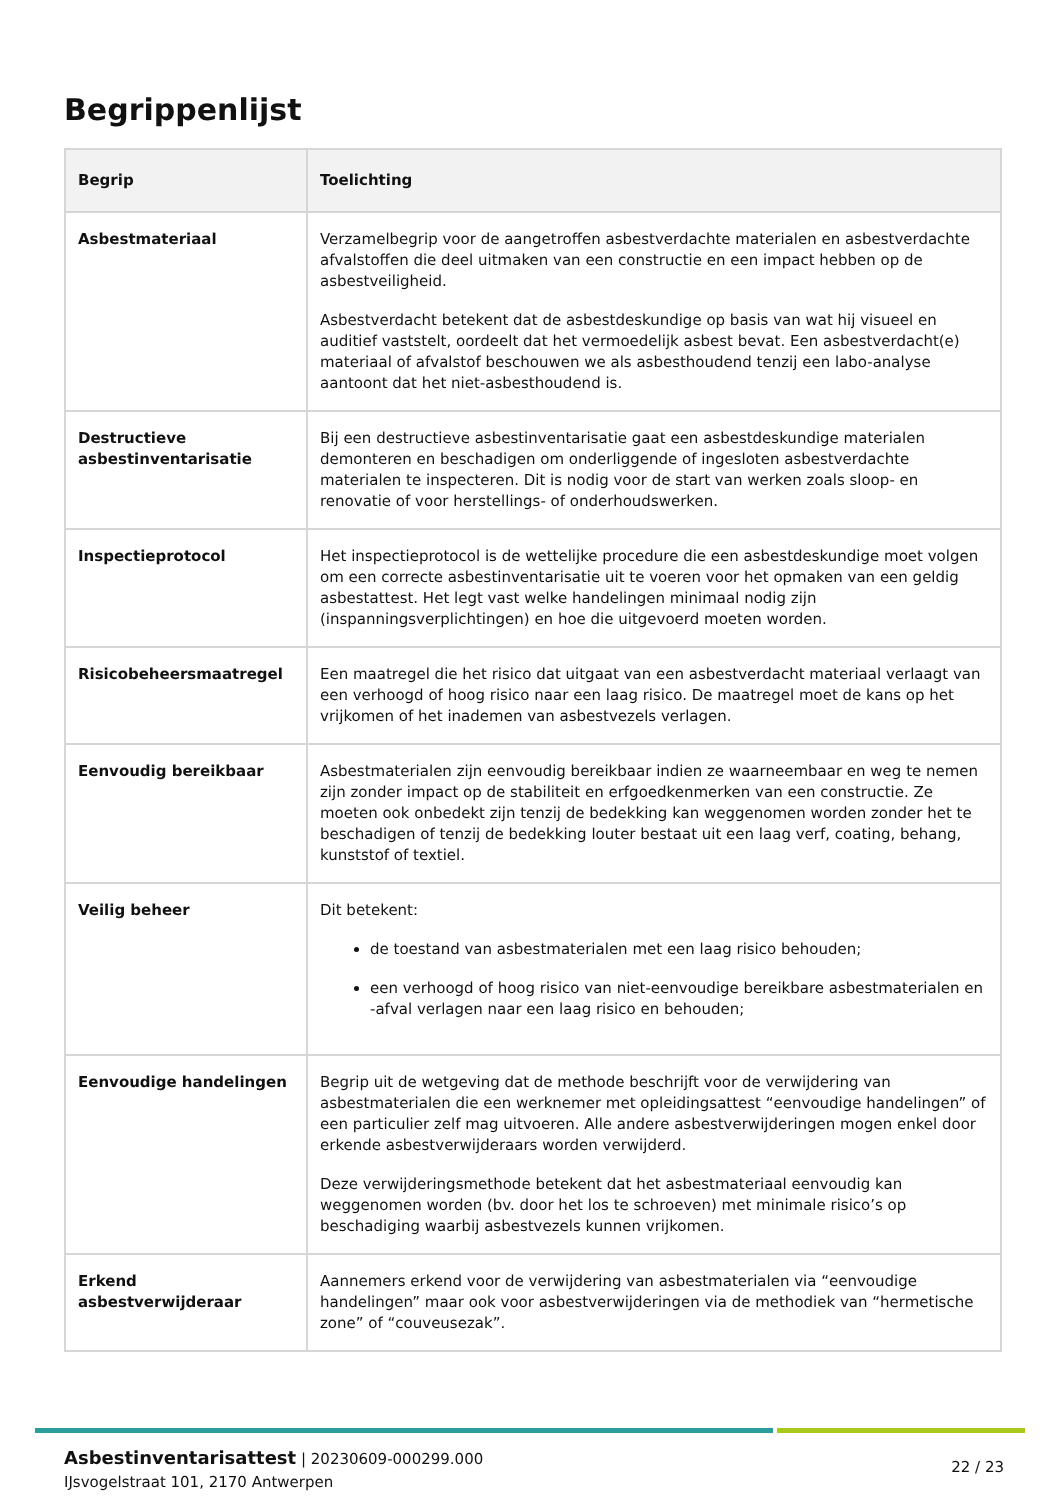Begrippenlijst
| Begrip | Toelichting |
| --- | --- |
| Asbestmateriaal | Verzamelbegrip voor de aangetroffen asbestverdachte materialen en asbestverdachte afvalstoffen die deel uitmaken van een constructie en een impact hebben op de asbestveiligheid. Asbestverdacht betekent dat de asbestdeskundige op basis van wat hij visueel en auditief vaststelt, oordeelt dat het vermoedelijk asbest bevat. Een asbestverdacht(e) materiaal of afvalstof beschouwen we als asbesthoudend tenzij een labo-analyse aantoont dat het niet-asbesthoudend is. |
| Destructieve asbestinventarisatie | Bij een destructieve asbestinventarisatie gaat een asbestdeskundige materialen demonteren en beschadigen om onderliggende of ingesloten asbestverdachte materialen te inspecteren. Dit is nodig voor de start van werken zoals sloop- en renovatie of voor herstellings- of onderhoudswerken. |
| Inspectieprotocol | Het inspectieprotocol is de wettelijke procedure die een asbestdeskundige moet volgen om een correcte asbestinventarisatie uit te voeren voor het opmaken van een geldig asbestattest. Het legt vast welke handelingen minimaal nodig zijn (inspanningsverplichtingen) en hoe die uitgevoerd moeten worden. |
| Risicobeheersmaatregel | Een maatregel die het risico dat uitgaat van een asbestverdacht materiaal verlaagt van een verhoogd of hoog risico naar een laag risico. De maatregel moet de kans op het vrijkomen of het inademen van asbestvezels verlagen. |
| Eenvoudig bereikbaar | Asbestmaterialen zijn eenvoudig bereikbaar indien ze waarneembaar en weg te nemen zijn zonder impact op de stabiliteit en erfgoedkenmerken van een constructie. Ze moeten ook onbedekt zijn tenzij de bedekking kan weggenomen worden zonder het te beschadigen of tenzij de bedekking louter bestaat uit een laag verf, coating, behang, kunststof of textiel. |
| Veilig beheer | Dit betekent: de toestand van asbestmaterialen met een laag risico behouden; een verhoogd of hoog risico van niet-eenvoudige bereikbare asbestmaterialen en -afval verlagen naar een laag risico en behouden; |
| Eenvoudige handelingen | Begrip uit de wetgeving dat de methode beschrijft voor de verwijdering van asbestmaterialen die een werknemer met opleidingsattest “eenvoudige handelingen” of een particulier zelf mag uitvoeren. Alle andere asbestverwijderingen mogen enkel door erkende asbestverwijderaars worden verwijderd. Deze verwijderingsmethode betekent dat het asbestmateriaal eenvoudig kan weggenomen worden (bv. door het los te schroeven) met minimale risico’s op beschadiging waarbij asbestvezels kunnen vrijkomen. |
| Erkend asbestverwijderaar | Aannemers erkend voor de verwijdering van asbestmaterialen via “eenvoudige handelingen” maar ook voor asbestverwijderingen via de methodiek van “hermetische zone” of “couveusezak”. |
Asbestinventarisattest | 20230609-000299.000
IJsvogelstraat 101, 2170 Antwerpen
22 / 23